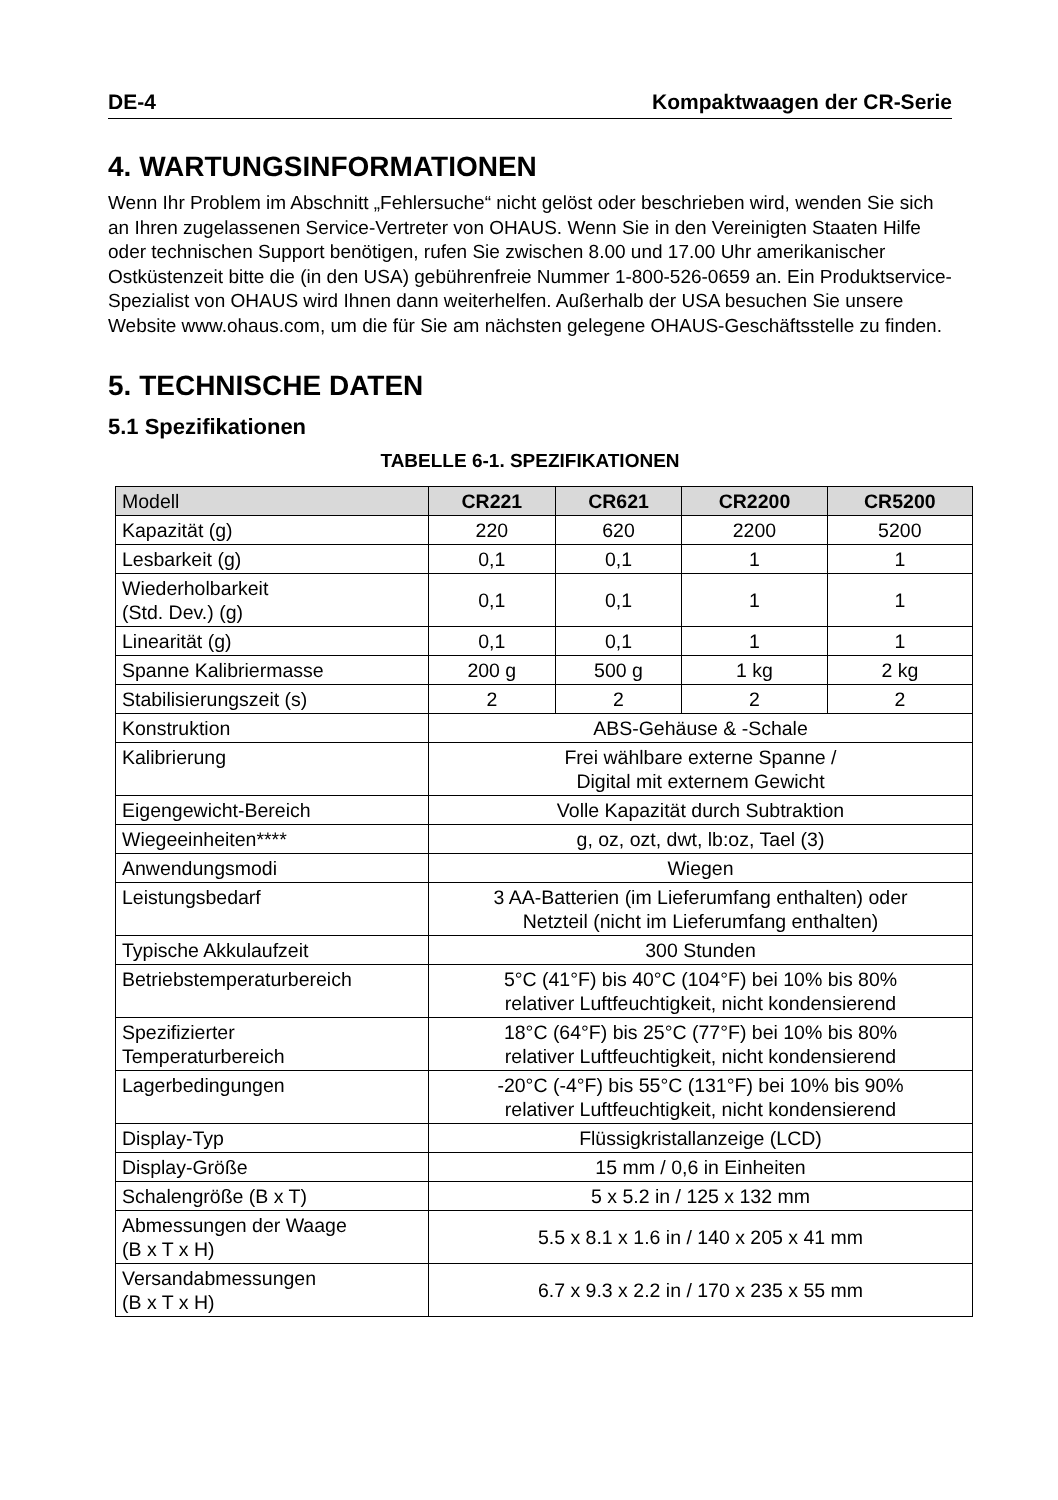DE-4 Kompaktwaagen der CR-Serie
4. WARTUNGSINFORMATIONEN
Wenn Ihr Problem im Abschnitt „Fehlersuche“ nicht gelöst oder beschrieben wird, wenden Sie sich an Ihren zugelassenen Service-Vertreter von OHAUS. Wenn Sie in den Vereinigten Staaten Hilfe oder technischen Support benötigen, rufen Sie zwischen 8.00 und 17.00 Uhr amerikanischer Ostküstenzeit bitte die (in den USA) gebührenfreie Nummer 1-800-526-0659 an. Ein Produktservice-Spezialist von OHAUS wird Ihnen dann weiterhelfen. Außerhalb der USA besuchen Sie unsere Website www.ohaus.com, um die für Sie am nächsten gelegene OHAUS-Geschäftsstelle zu finden.
5. TECHNISCHE DATEN
5.1 Spezifikationen
TABELLE 6-1. SPEZIFIKATIONEN
| Modell | CR221 | CR621 | CR2200 | CR5200 |
| Kapazität (g) | 220 | 620 | 2200 | 5200 |
| Lesbarkeit (g) | 0,1 | 0,1 | 1 | 1 |
| Wiederholbarkeit (Std. Dev.) (g) | 0,1 | 0,1 | 1 | 1 |
| Linearität (g) | 0,1 | 0,1 | 1 | 1 |
| Spanne Kalibriermasse | 200 g | 500 g | 1 kg | 2 kg |
| Stabilisierungszeit (s) | 2 | 2 | 2 | 2 |
| Konstruktion | ABS-Gehäuse & -Schale | | | |
| Kalibrierung | Frei wählbare externe Spanne / Digital mit externem Gewicht | | | |
| Eigengewicht-Bereich | Volle Kapazität durch Subtraktion | | | |
| Wiegeeinheiten**** | g, oz, ozt, dwt, lb:oz, Tael (3) | | | |
| Anwendungsmodi | Wiegen | | | |
| Leistungsbedarf | 3 AA-Batterien (im Lieferumfang enthalten) oder Netzteil (nicht im Lieferumfang enthalten) | | | |
| Typische Akkulaufzeit | 300 Stunden | | | |
| Betriebstemperaturbereich | 5°C (41°F) bis 40°C (104°F) bei 10% bis 80% relativer Luftfeuchtigkeit, nicht kondensierend | | | |
| Spezifizierter Temperaturbereich | 18°C (64°F) bis 25°C (77°F) bei 10% bis 80% relativer Luftfeuchtigkeit, nicht kondensierend | | | |
| Lagerbedingungen | -20°C (-4°F) bis 55°C (131°F) bei 10% bis 90% relativer Luftfeuchtigkeit, nicht kondensierend | | | |
| Display-Typ | Flüssigkristallanzeige (LCD) | | | |
| Display-Größe | 15 mm / 0,6 in Einheiten | | | |
| Schalengröße (B x T) | 5 x 5.2 in / 125 x 132 mm | | | |
| Abmessungen der Waage (B x T x H) | 5.5 x 8.1 x 1.6 in / 140 x 205 x 41 mm | | | |
| Versandabmessungen (B x T x H) | 6.7 x 9.3 x 2.2 in / 170 x 235 x 55 mm | | | |